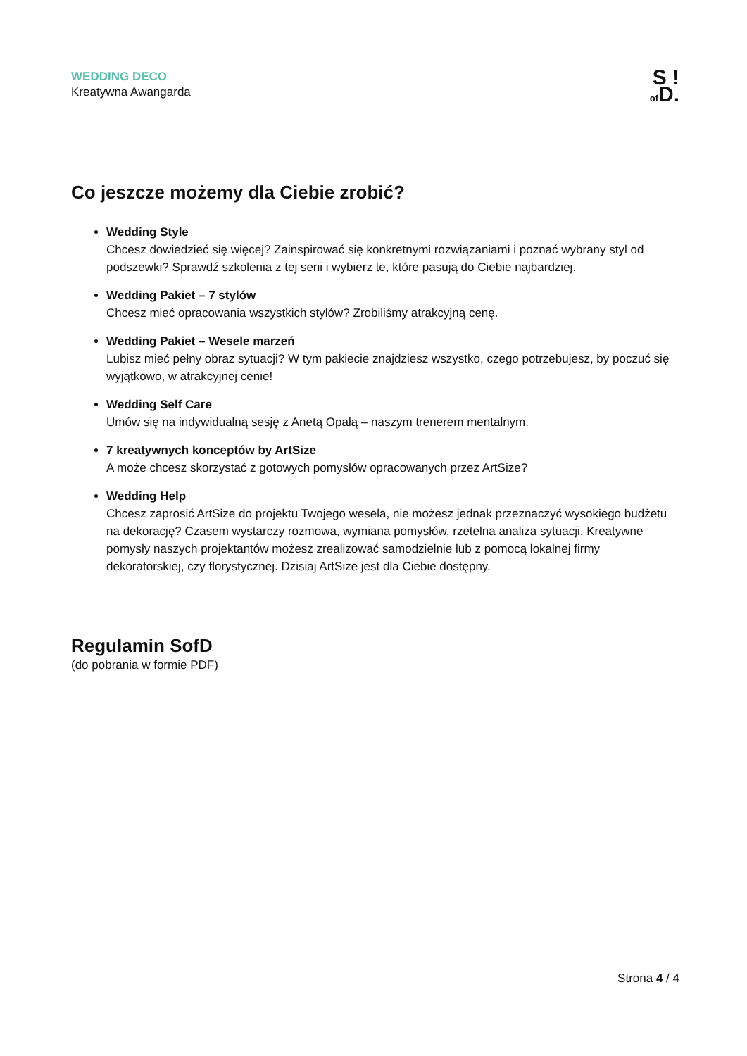WEDDING DECO
Kreatywna Awangarda
S !
of D.
Co jeszcze możemy dla Ciebie zrobić?
Wedding Style
Chcesz dowiedzieć się więcej? Zainspirować się konkretnymi rozwiązaniami i poznać wybrany styl od podszewki? Sprawdź szkolenia z tej serii i wybierz te, które pasują do Ciebie najbardziej.
Wedding Pakiet – 7 stylów
Chcesz mieć opracowania wszystkich stylów? Zrobiliśmy atrakcyjną cenę.
Wedding Pakiet – Wesele marzeń
Lubisz mieć pełny obraz sytuacji? W tym pakiecie znajdziesz wszystko, czego potrzebujesz, by poczuć się wyjątkowo, w atrakcyjnej cenie!
Wedding Self Care
Umów się na indywidualną sesję z Anetą Opałą – naszym trenerem mentalnym.
7 kreatywnych konceptów by ArtSize
A może chcesz skorzystać z gotowych pomysłów opracowanych przez ArtSize?
Wedding Help
Chcesz zaprosić ArtSize do projektu Twojego wesela, nie możesz jednak przeznaczyć wysokiego budżetu na dekorację? Czasem wystarczy rozmowa, wymiana pomysłów, rzetelna analiza sytuacji. Kreatywne pomysły naszych projektantów możesz zrealizować samodzielnie lub z pomocą lokalnej firmy dekoratorskiej, czy florystycznej. Dzisiaj ArtSize jest dla Ciebie dostępny.
Regulamin SofD
(do pobrania w formie PDF)
Strona 4 / 4